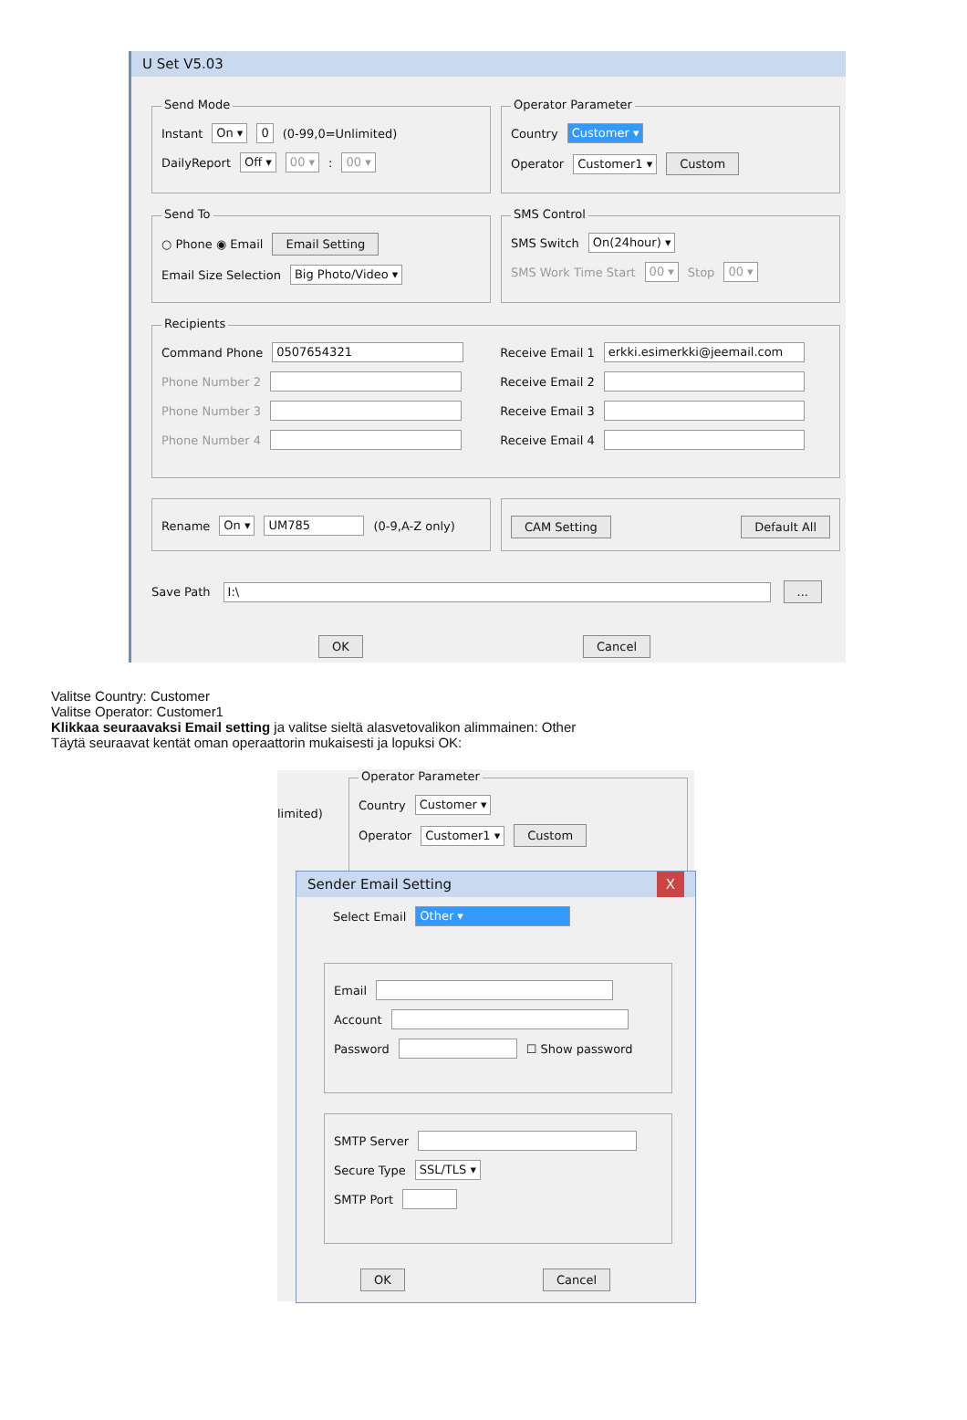U Set V5.03
Send Mode
Instant On ▾ 0 (0-99,0=Unlimited)
DailyReport Off ▾ 00 ▾ : 00 ▾
Operator Parameter
Country Customer ▾
Operator Customer1 ▾ Custom
Send To
○ Phone ◉ Email Email Setting
Email Size Selection Big Photo/Video ▾
SMS Control
SMS Switch On(24hour) ▾
SMS Work Time Start 00 ▾ Stop 00 ▾
Recipients
Command Phone 0507654321
Phone Number 2
Phone Number 3
Phone Number 4
Receive Email 1 erkki.esimerkki@jeemail.com
Receive Email 2
Receive Email 3
Receive Email 4
Rename On ▾ UM785 (0-9,A-Z only) CAM Setting Default All
Save Path I:\ ...
OK Cancel
Valitse Country: Customer
Valitse Operator: Customer1
Klikkaa seuraavaksi Email setting ja valitse sieltä alasvetovalikon alimmainen: Other
Täytä seuraavat kentät oman operaattorin mukaisesti ja lopuksi OK:
limited)
Operator Parameter
Country Customer ▾
Operator Customer1 ▾ Custom
Sender Email Setting X
Select Email Other ▾
Email
Account
Password ☐ Show password
SMTP Server
Secure Type SSL/TLS ▾
SMTP Port
OK Cancel